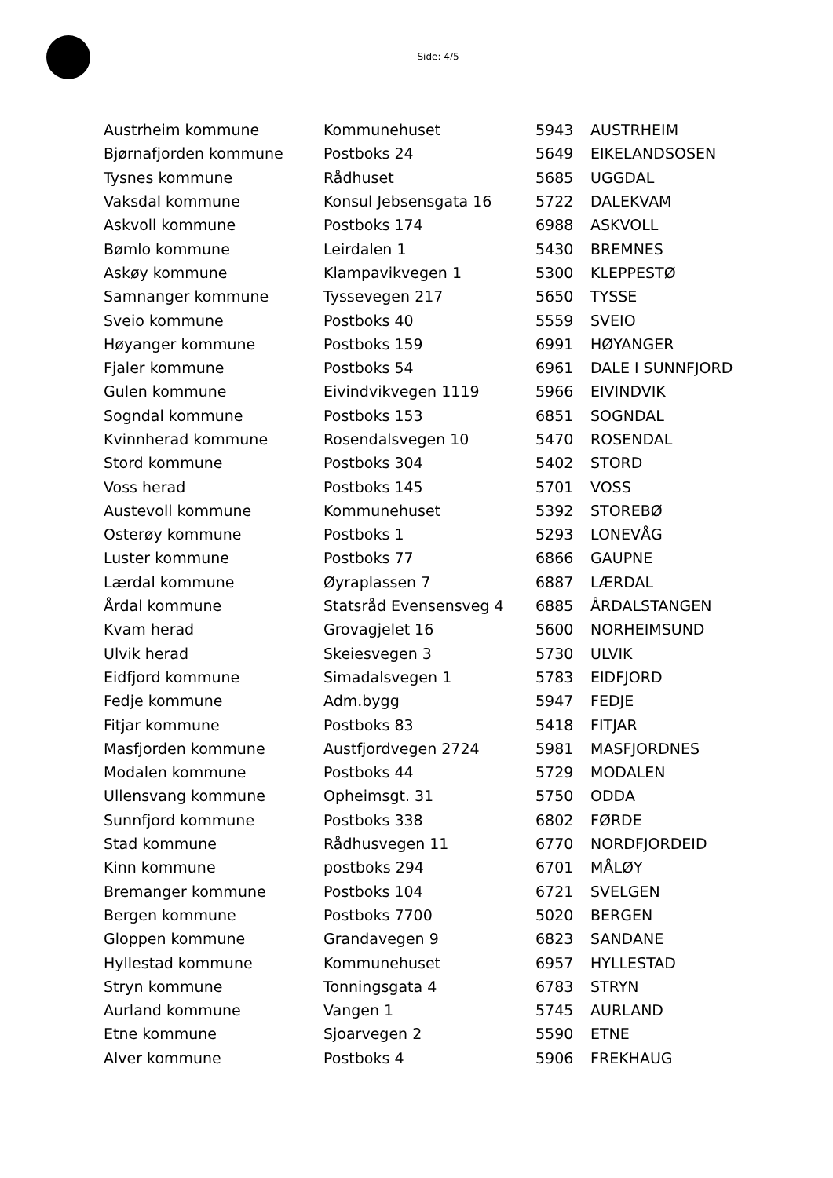Side: 4/5
| Austrheim kommune | Kommunehuset | 5943 | AUSTRHEIM |
| Bjørnafjorden kommune | Postboks 24 | 5649 | EIKELANDSOSEN |
| Tysnes kommune | Rådhuset | 5685 | UGGDAL |
| Vaksdal kommune | Konsul Jebsensgata 16 | 5722 | DALEKVAM |
| Askvoll kommune | Postboks 174 | 6988 | ASKVOLL |
| Bømlo kommune | Leirdalen 1 | 5430 | BREMNES |
| Askøy kommune | Klampavikvegen 1 | 5300 | KLEPPESTØ |
| Samnanger kommune | Tyssevegen 217 | 5650 | TYSSE |
| Sveio kommune | Postboks 40 | 5559 | SVEIO |
| Høyanger kommune | Postboks 159 | 6991 | HØYANGER |
| Fjaler kommune | Postboks 54 | 6961 | DALE I SUNNFJORD |
| Gulen kommune | Eivindvikvegen 1119 | 5966 | EIVINDVIK |
| Sogndal kommune | Postboks 153 | 6851 | SOGNDAL |
| Kvinnherad kommune | Rosendalsvegen 10 | 5470 | ROSENDAL |
| Stord kommune | Postboks 304 | 5402 | STORD |
| Voss herad | Postboks 145 | 5701 | VOSS |
| Austevoll kommune | Kommunehuset | 5392 | STOREBØ |
| Osterøy kommune | Postboks 1 | 5293 | LONEVÅG |
| Luster kommune | Postboks 77 | 6866 | GAUPNE |
| Lærdal kommune | Øyraplassen 7 | 6887 | LÆRDAL |
| Årdal kommune | Statsråd Evensensveg 4 | 6885 | ÅRDALSTANGEN |
| Kvam herad | Grovagjelet 16 | 5600 | NORHEIMSUND |
| Ulvik herad | Skeiesvegen 3 | 5730 | ULVIK |
| Eidfjord kommune | Simadalsvegen 1 | 5783 | EIDFJORD |
| Fedje kommune | Adm.bygg | 5947 | FEDJE |
| Fitjar kommune | Postboks 83 | 5418 | FITJAR |
| Masfjorden kommune | Austfjordvegen 2724 | 5981 | MASFJORDNES |
| Modalen kommune | Postboks 44 | 5729 | MODALEN |
| Ullensvang kommune | Opheimsgt. 31 | 5750 | ODDA |
| Sunnfjord kommune | Postboks 338 | 6802 | FØRDE |
| Stad kommune | Rådhusvegen 11 | 6770 | NORDFJORDEID |
| Kinn kommune | postboks 294 | 6701 | MÅLØY |
| Bremanger kommune | Postboks 104 | 6721 | SVELGEN |
| Bergen kommune | Postboks 7700 | 5020 | BERGEN |
| Gloppen kommune | Grandavegen 9 | 6823 | SANDANE |
| Hyllestad kommune | Kommunehuset | 6957 | HYLLESTAD |
| Stryn kommune | Tonningsgata 4 | 6783 | STRYN |
| Aurland kommune | Vangen 1 | 5745 | AURLAND |
| Etne kommune | Sjoarvegen 2 | 5590 | ETNE |
| Alver kommune | Postboks 4 | 5906 | FREKHAUG |